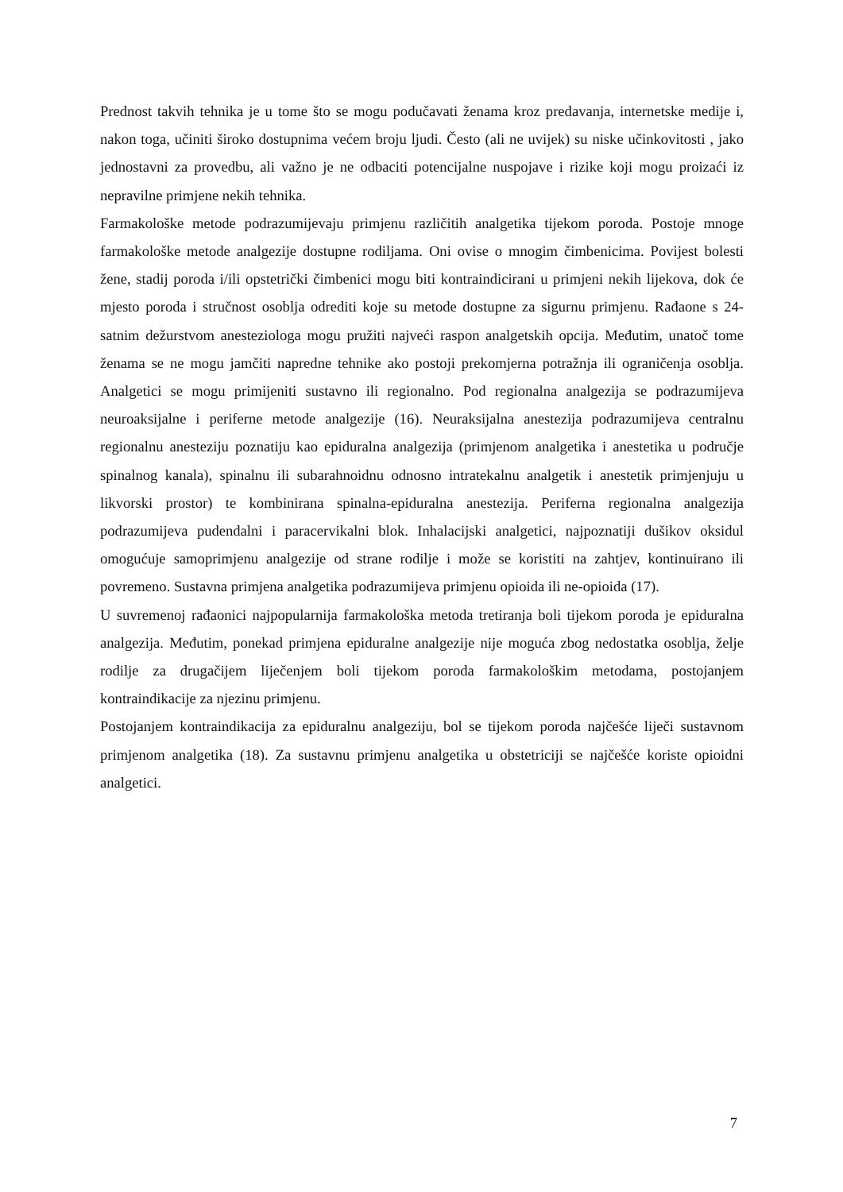Prednost takvih tehnika je u tome što se mogu podučavati ženama kroz predavanja, internetske medije i, nakon toga, učiniti široko dostupnima većem broju ljudi. Često (ali ne uvijek) su niske učinkovitosti , jako jednostavni za provedbu, ali važno je ne odbaciti potencijalne nuspojave i rizike koji mogu proizaći iz nepravilne primjene nekih tehnika.
Farmakološke metode podrazumijevaju primjenu različitih analgetika tijekom poroda. Postoje mnoge farmakološke metode analgezije dostupne rodiljama. Oni ovise o mnogim čimbenicima. Povijest bolesti žene, stadij poroda i/ili opstetrički čimbenici mogu biti kontraindicirani u primjeni nekih lijekova, dok će mjesto poroda i stručnost osoblja odrediti koje su metode dostupne za sigurnu primjenu. Rađaone s 24-satnim dežurstvom anesteziologa mogu pružiti najveći raspon analgetskih opcija. Međutim, unatoč tome ženama se ne mogu jamčiti napredne tehnike ako postoji prekomjerna potražnja ili ograničenja osoblja. Analgetici se mogu primijeniti sustavno ili regionalno. Pod regionalna analgezija se podrazumijeva neuroaksijalne i periferne metode analgezije (16). Neuraksijalna anestezija podrazumijeva centralnu regionalnu anesteziju poznatiju kao epiduralna analgezija (primjenom analgetika i anestetika u područje spinalnog kanala), spinalnu ili subarahnoidnu odnosno intratekalnu analgetik i anestetik primjenjuju u likvorski prostor) te kombinirana spinalna-epiduralna anestezija. Periferna regionalna analgezija podrazumijeva pudendalni i paracervikalni blok. Inhalacijski analgetici, najpoznatiji dušikov oksidul omogućuje samoprimjenu analgezije od strane rodilje i može se koristiti na zahtjev, kontinuirano ili povremeno. Sustavna primjena analgetika podrazumijeva primjenu opioida ili ne-opioida (17).
U suvremenoj rađaonici najpopularnija farmakološka metoda tretiranja boli tijekom poroda je epiduralna analgezija. Međutim, ponekad primjena epiduralne analgezije nije moguća zbog nedostatka osoblja, želje rodilje za drugačijem liječenjem boli tijekom poroda farmakološkim metodama, postojanjem kontraindikacije za njezinu primjenu.
Postojanjem kontraindikacija za epiduralnu analgeziju, bol se tijekom poroda najčešće liječi sustavnom primjenom analgetika (18). Za sustavnu primjenu analgetika u obstetriciji se najčešće koriste opioidni analgetici.
7